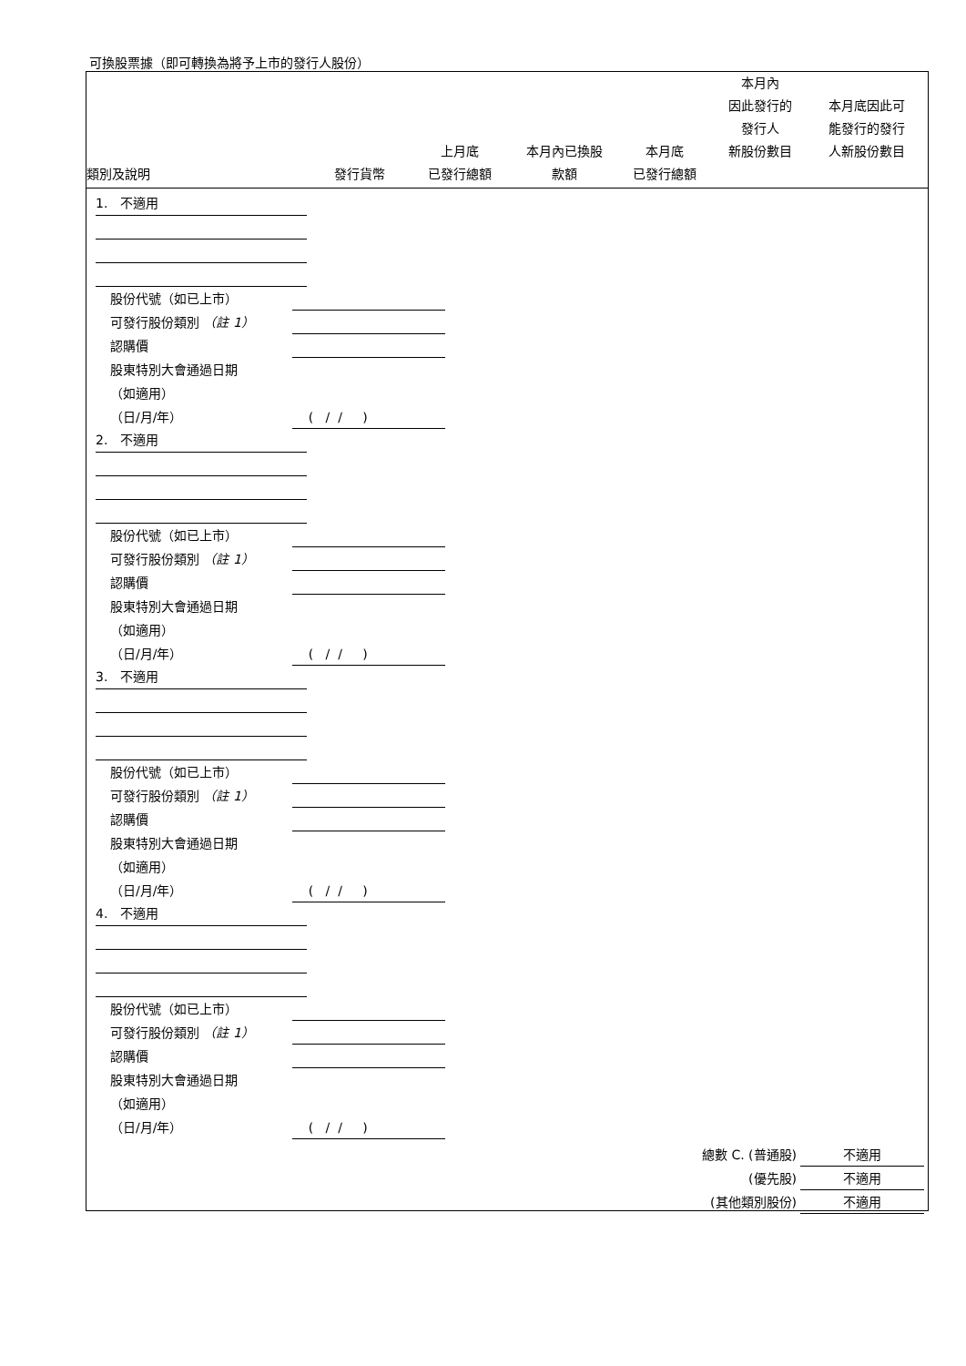可換股票據（即可轉換為將予上市的發行人股份）
| 類別及說明 | 發行貨幣 | 上月底 已發行總額 | 本月內已換股 款額 | 本月底 已發行總額 | 本月內 因此發行的 發行人 新股份數目 | 本月底因此可 能發行的發行 人新股份數目 |
| --- | --- | --- | --- | --- | --- | --- |
1. 不適用
股份代號（如已上市）
可發行股份類別 （註 1）
認購價
股東特別大會通過日期
（如適用）
（日/月/年） ( / / )
2. 不適用
股份代號（如已上市）
可發行股份類別 （註 1）
認購價
股東特別大會通過日期
（如適用）
（日/月/年） ( / / )
3. 不適用
股份代號（如已上市）
可發行股份類別 （註 1）
認購價
股東特別大會通過日期
（如適用）
（日/月/年） ( / / )
4. 不適用
股份代號（如已上市）
可發行股份類別 （註 1）
認購價
股東特別大會通過日期
（如適用）
（日/月/年） ( / / )
總數 C. (普通股) 不適用
(優先股) 不適用
(其他類別股份) 不適用